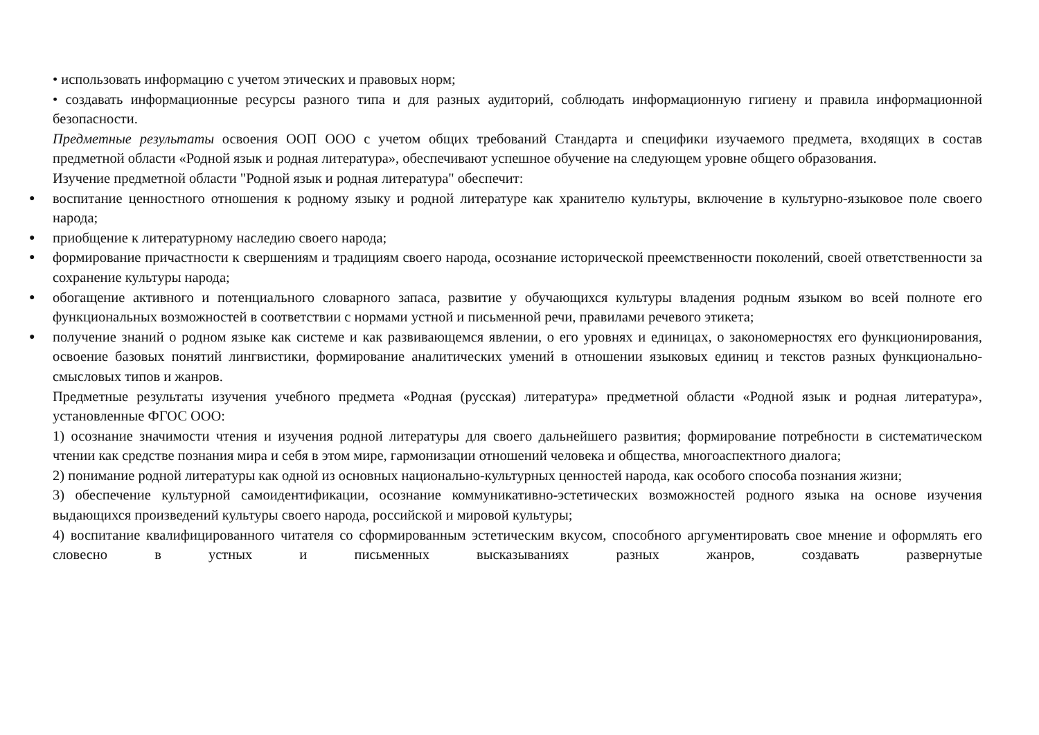• использовать информацию с учетом этических и правовых норм;
• создавать информационные ресурсы разного типа и для разных аудиторий, соблюдать информационную гигиену и правила информационной безопасности.
Предметные результаты освоения ООП ООО с учетом общих требований Стандарта и специфики изучаемого предмета, входящих в состав предметной области «Родной язык и родная литература», обеспечивают успешное обучение на следующем уровне общего образования.
Изучение предметной области "Родной язык и родная литература" обеспечит:
● воспитание ценностного отношения к родному языку и родной литературе как хранителю культуры, включение в культурно-языковое поле своего народа;
● приобщение к литературному наследию своего народа;
● формирование причастности к свершениям и традициям своего народа, осознание исторической преемственности поколений, своей ответственности за сохранение культуры народа;
● обогащение активного и потенциального словарного запаса, развитие у обучающихся культуры владения родным языком во всей полноте его функциональных возможностей в соответствии с нормами устной и письменной речи, правилами речевого этикета;
● получение знаний о родном языке как системе и как развивающемся явлении, о его уровнях и единицах, о закономерностях его функционирования, освоение базовых понятий лингвистики, формирование аналитических умений в отношении языковых единиц и текстов разных функционально-смысловых типов и жанров.
Предметные результаты изучения учебного предмета «Родная (русская) литература» предметной области «Родной язык и родная литература», установленные ФГОС ООО:
1) осознание значимости чтения и изучения родной литературы для своего дальнейшего развития; формирование потребности в систематическом чтении как средстве познания мира и себя в этом мире, гармонизации отношений человека и общества, многоаспектного диалога;
2) понимание родной литературы как одной из основных национально-культурных ценностей народа, как особого способа познания жизни;
3) обеспечение культурной самоидентификации, осознание коммуникативно-эстетических возможностей родного языка на основе изучения выдающихся произведений культуры своего народа, российской и мировой культуры;
4) воспитание квалифицированного читателя со сформированным эстетическим вкусом, способного аргументировать свое мнение и оформлять его словесно в устных и письменных высказываниях разных жанров, создавать развернутые